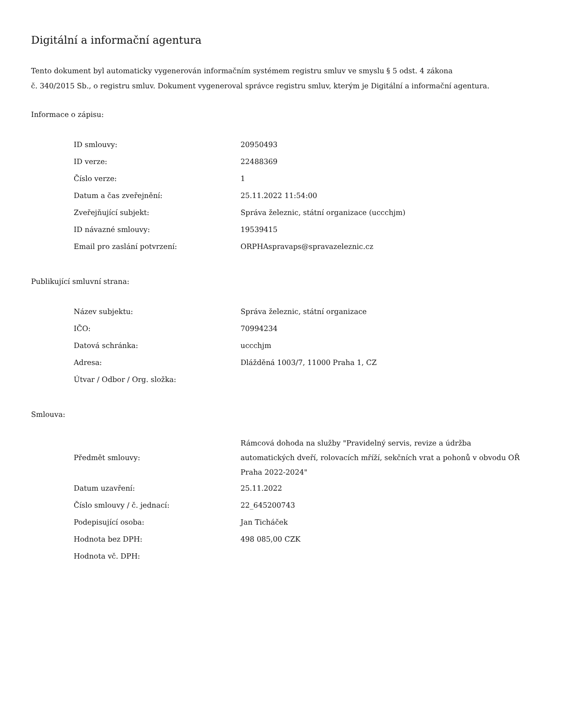Digitální a informační agentura
Tento dokument byl automaticky vygenerován informačním systémem registru smluv ve smyslu § 5 odst. 4 zákona
č. 340/2015 Sb., o registru smluv. Dokument vygeneroval správce registru smluv, kterým je Digitální a informační agentura.
Informace o zápisu:
| ID smlouvy: | 20950493 |
| ID verze: | 22488369 |
| Číslo verze: | 1 |
| Datum a čas zveřejnění: | 25.11.2022 11:54:00 |
| Zveřejňující subjekt: | Správa železnic, státní organizace (uccchjm) |
| ID návazné smlouvy: | 19539415 |
| Email pro zaslání potvrzení: | ORPHAspravaps@spravazeleznic.cz |
Publikující smluvní strana:
| Název subjektu: | Správa železnic, státní organizace |
| IČO: | 70994234 |
| Datová schránka: | uccchjm |
| Adresa: | Dlážděná 1003/7, 11000 Praha 1, CZ |
| Útvar / Odbor / Org. složka: | |
Smlouva:
| Předmět smlouvy: | Rámcová dohoda na služby "Pravidelný servis, revize a údržba automatických dveří, rolovacích mříží, sekčních vrat a pohonů v obvodu OŘ Praha 2022-2024" |
| Datum uzavření: | 25.11.2022 |
| Číslo smlouvy / č. jednací: | 22_645200743 |
| Podepisující osoba: | Jan Ticháček |
| Hodnota bez DPH: | 498 085,00 CZK |
| Hodnota vč. DPH: | |